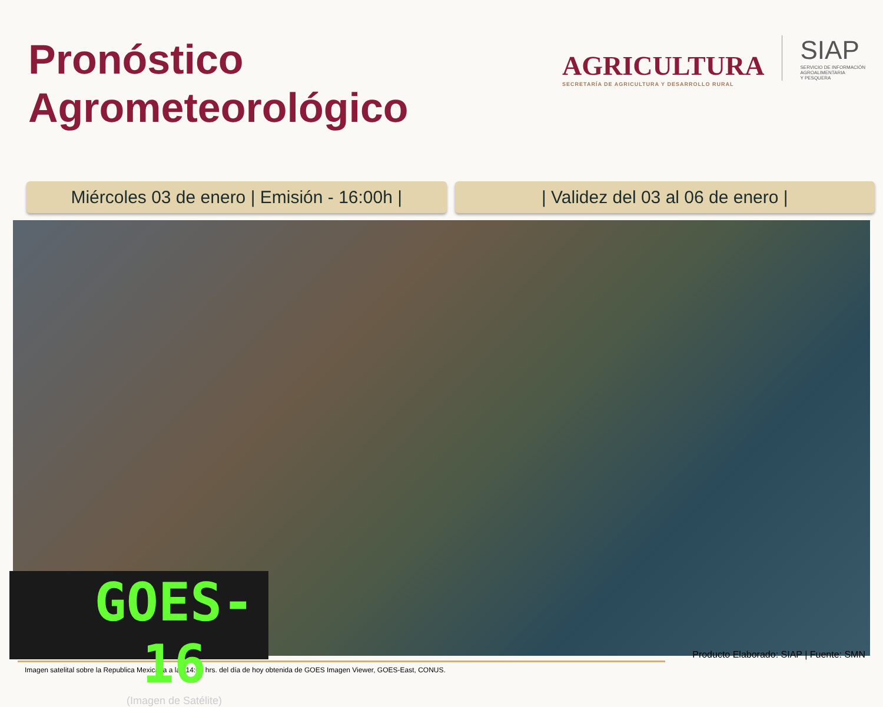Pronóstico
Agrometeorológico
AGRICULTURA
SECRETARÍA DE AGRICULTURA Y DESARROLLO RURAL
SIAP
SERVICIO DE INFORMACIÓN
AGROALIMENTARIA
Y PESQUERA
Miércoles 03 de enero | Emisión - 16:00h |
| Validez del 03 al 06 de enero |
GOES-16
(Imagen de Satélite)
Imagen satelital sobre la Republica Mexicana a las 14:00 hrs. del día de hoy obtenida de GOES Imagen Viewer, GOES-East, CONUS.
Producto Elaborado: SIAP | Fuente: SMN